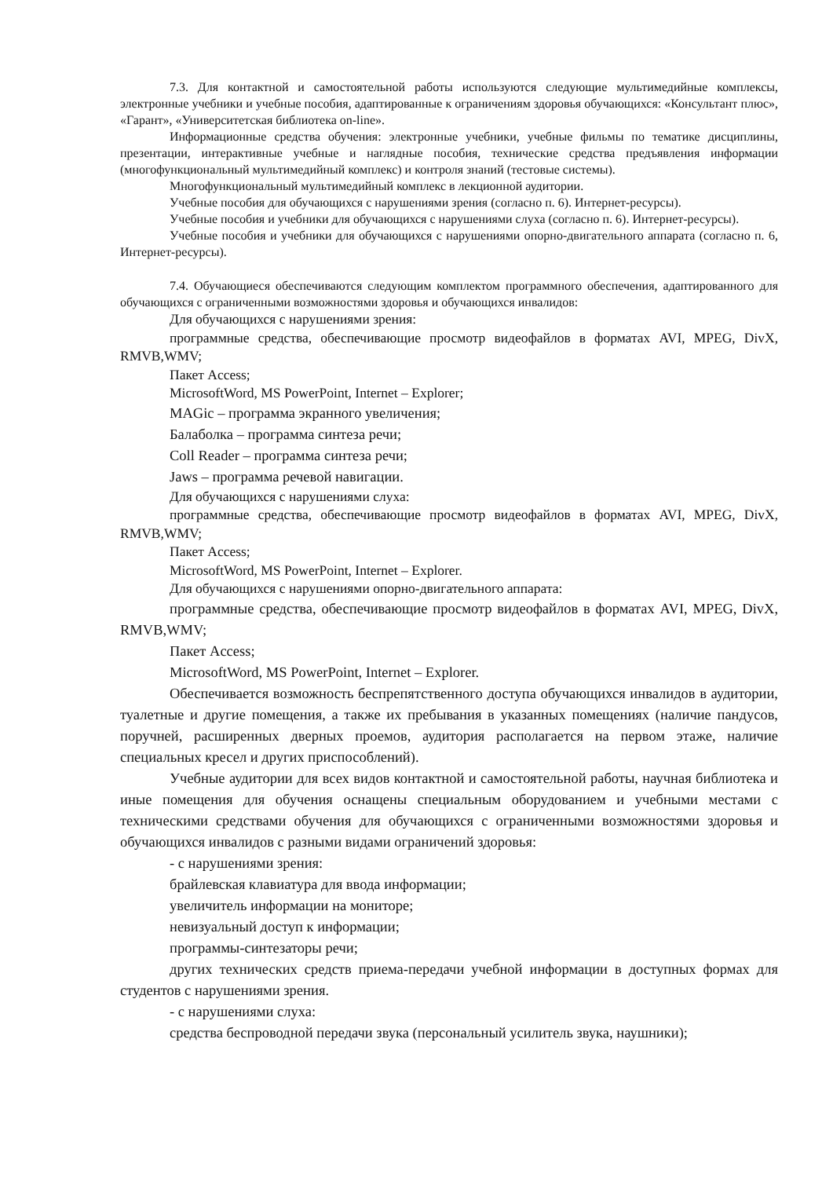7.3. Для контактной и самостоятельной работы используются следующие мультимедийные комплексы, электронные учебники и учебные пособия, адаптированные к ограничениям здоровья обучающихся: «Консультант плюс», «Гарант», «Университетская библиотека on-line».
Информационные средства обучения: электронные учебники, учебные фильмы по тематике дисциплины, презентации, интерактивные учебные и наглядные пособия, технические средства предъявления информации (многофункциональный мультимедийный комплекс) и контроля знаний (тестовые системы).
Многофункциональный мультимедийный комплекс в лекционной аудитории.
Учебные пособия для обучающихся с нарушениями зрения (согласно п. 6). Интернет-ресурсы).
Учебные пособия и учебники для обучающихся с нарушениями слуха (согласно п. 6). Интернет-ресурсы).
Учебные пособия и учебники для обучающихся с нарушениями опорно-двигательного аппарата (согласно п. 6, Интернет-ресурсы).
7.4. Обучающиеся обеспечиваются следующим комплектом программного обеспечения, адаптированного для обучающихся с ограниченными возможностями здоровья и обучающихся инвалидов:
Для обучающихся с нарушениями зрения:
программные средства, обеспечивающие просмотр видеофайлов в форматах AVI, MPEG, DivX, RMVB,WMV;
Пакет Access;
MicrosoftWord, MS PowerPoint, Internet – Explorer;
MAGic – программа экранного увеличения;
Балаболка – программа синтеза речи;
Coll Reader – программа синтеза речи;
Jaws – программа речевой навигации.
Для обучающихся с нарушениями слуха:
программные средства, обеспечивающие просмотр видеофайлов в форматах AVI, MPEG, DivX, RMVB,WMV;
Пакет Access;
MicrosoftWord, MS PowerPoint, Internet – Explorer.
Для обучающихся с нарушениями опорно-двигательного аппарата:
программные средства, обеспечивающие просмотр видеофайлов в форматах AVI, MPEG, DivX, RMVB,WMV;
Пакет Access;
MicrosoftWord, MS PowerPoint, Internet – Explorer.
Обеспечивается возможность беспрепятственного доступа обучающихся инвалидов в аудитории, туалетные и другие помещения, а также их пребывания в указанных помещениях (наличие пандусов, поручней, расширенных дверных проемов, аудитория располагается на первом этаже, наличие специальных кресел и других приспособлений).
Учебные аудитории для всех видов контактной и самостоятельной работы, научная библиотека и иные помещения для обучения оснащены специальным оборудованием и учебными местами с техническими средствами обучения для обучающихся с ограниченными возможностями здоровья и обучающихся инвалидов с разными видами ограничений здоровья:
- с нарушениями зрения:
брайлевская клавиатура для ввода информации;
увеличитель информации на мониторе;
невизуальный доступ к информации;
программы-синтезаторы речи;
других технических средств приема-передачи учебной информации в доступных формах для студентов с нарушениями зрения.
- с нарушениями слуха:
средства беспроводной передачи звука (персональный усилитель звука, наушники);